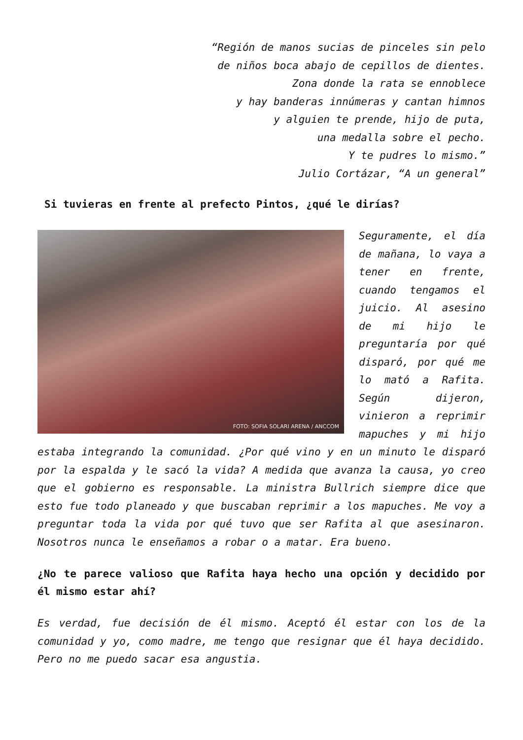“Región de manos sucias de pinceles sin pelo
de niños boca abajo de cepillos de dientes.
Zona donde la rata se ennoblece
y hay banderas innúmeras y cantan himnos
y alguien te prende, hijo de puta,
una medalla sobre el pecho.
Y te pudres lo mismo.”
Julio Cortázar, “A un general”
Si tuvieras en frente al prefecto Pintos, ¿qué le dirías?
FOTO: SOFIA SOLARI ARENA / ANCCOM
Seguramente, el día de mañana, lo vaya a tener en frente, cuando tengamos el juicio. Al asesino de mi hijo le preguntaría por qué disparó, por qué me lo mató a Rafita. Según dijeron, vinieron a reprimir mapuches y mi hijo estaba integrando la comunidad. ¿Por qué vino y en un minuto le disparó por la espalda y le sacó la vida? A medida que avanza la causa, yo creo que el gobierno es responsable. La ministra Bullrich siempre dice que esto fue todo planeado y que buscaban reprimir a los mapuches. Me voy a preguntar toda la vida por qué tuvo que ser Rafita al que asesinaron. Nosotros nunca le enseñamos a robar o a matar. Era bueno.
¿No te parece valioso que Rafita haya hecho una opción y decidido por él mismo estar ahí?
Es verdad, fue decisión de él mismo. Aceptó él estar con los de la comunidad y yo, como madre, me tengo que resignar que él haya decidido. Pero no me puedo sacar esa angustia.